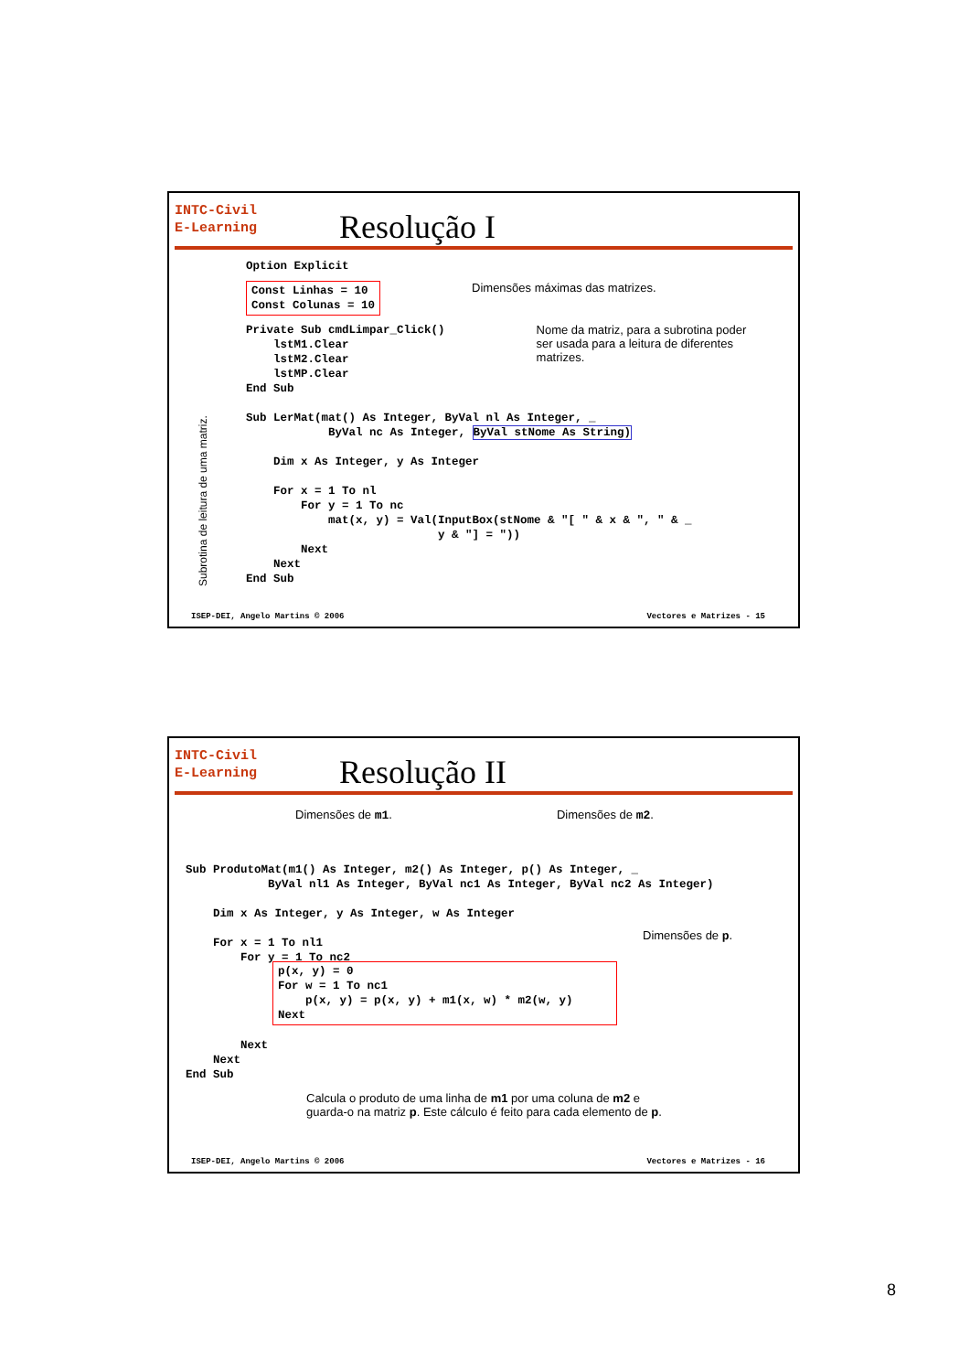INTC-Civil
E-Learning
Resolução I
Subrotina de leitura de uma matriz.
Option Explicit
Const Linhas = 10
Const Colunas = 10
Dimensões máximas das matrizes.
Private Sub cmdLimpar_Click()
    lstM1.Clear
    lstM2.Clear
    lstMP.Clear
End Sub
Nome da matriz, para a subrotina poder ser usada para a leitura de diferentes matrizes.
Sub LerMat(mat() As Integer, ByVal nl As Integer, _
            ByVal nc As Integer, ByVal stNome As String)

    Dim x As Integer, y As Integer

    For x = 1 To nl
        For y = 1 To nc
            mat(x, y) = Val(InputBox(stNome & "[ " & x & ", " & _
                            y & "] = "))
        Next
    Next
End Sub
ISEP-DEI, Angelo Martins © 2006 Vectores e Matrizes - 15
INTC-Civil
E-Learning
Resolução II
Dimensões de m1. Dimensões de m2.
Sub ProdutoMat(m1() As Integer, m2() As Integer, p() As Integer, _
            ByVal nl1 As Integer, ByVal nc1 As Integer, ByVal nc2 As Integer)

    Dim x As Integer, y As Integer, w As Integer

    For x = 1 To nl1
        For y = 1 To nc2
Dimensões de p.
p(x, y) = 0
For w = 1 To nc1
    p(x, y) = p(x, y) + m1(x, w) * m2(w, y)
Next
        Next
    Next
End Sub
Calcula o produto de uma linha de m1 por uma coluna de m2 e guarda-o na matriz p. Este cálculo é feito para cada elemento de p.
ISEP-DEI, Angelo Martins © 2006 Vectores e Matrizes - 16
8